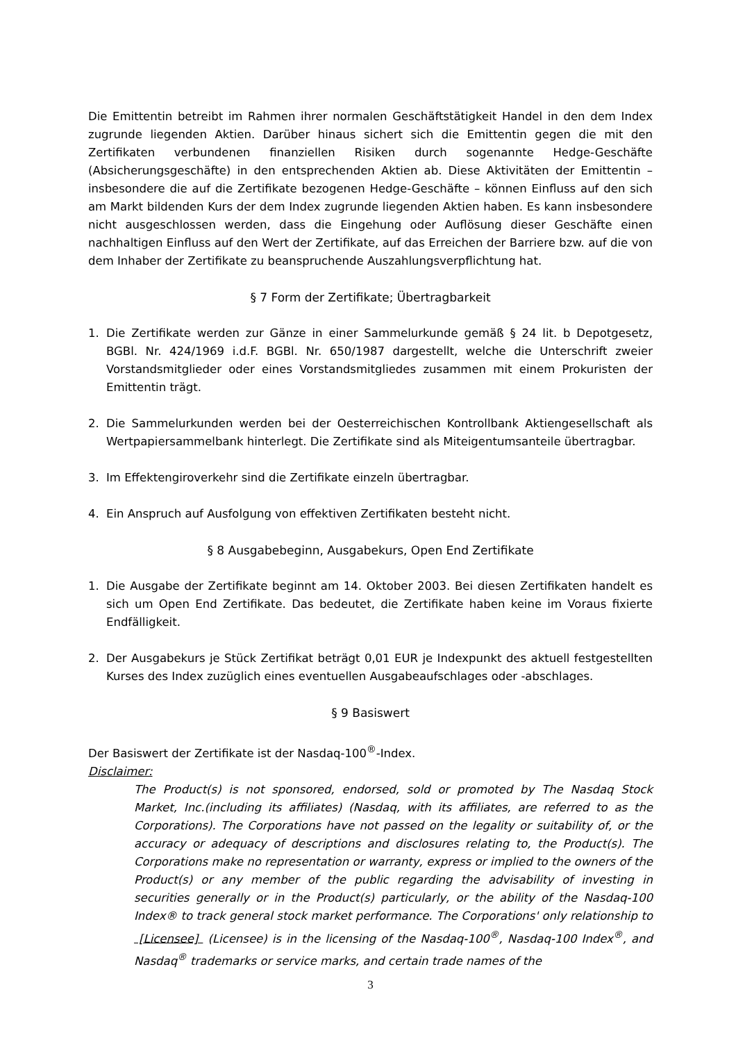Die Emittentin betreibt im Rahmen ihrer normalen Geschäftstätigkeit Handel in den dem Index zugrunde liegenden Aktien. Darüber hinaus sichert sich die Emittentin gegen die mit den Zertifikaten verbundenen finanziellen Risiken durch sogenannte Hedge-Geschäfte (Absicherungsgeschäfte) in den entsprechenden Aktien ab. Diese Aktivitäten der Emittentin – insbesondere die auf die Zertifikate bezogenen Hedge-Geschäfte – können Einfluss auf den sich am Markt bildenden Kurs der dem Index zugrunde liegenden Aktien haben. Es kann insbesondere nicht ausgeschlossen werden, dass die Eingehung oder Auflösung dieser Geschäfte einen nachhaltigen Einfluss auf den Wert der Zertifikate, auf das Erreichen der Barriere bzw. auf die von dem Inhaber der Zertifikate zu beanspruchende Auszahlungsverpflichtung hat.
§ 7 Form der Zertifikate; Übertragbarkeit
1. Die Zertifikate werden zur Gänze in einer Sammelurkunde gemäß § 24 lit. b Depotgesetz, BGBl. Nr. 424/1969 i.d.F. BGBl. Nr. 650/1987 dargestellt, welche die Unterschrift zweier Vorstandsmitglieder oder eines Vorstandsmitgliedes zusammen mit einem Prokuristen der Emittentin trägt.
2. Die Sammelurkunden werden bei der Oesterreichischen Kontrollbank Aktiengesellschaft als Wertpapiersammelbank hinterlegt. Die Zertifikate sind als Miteigentumsanteile übertragbar.
3. Im Effektengiroverkehr sind die Zertifikate einzeln übertragbar.
4. Ein Anspruch auf Ausfolgung von effektiven Zertifikaten besteht nicht.
§ 8 Ausgabebeginn, Ausgabekurs, Open End Zertifikate
1. Die Ausgabe der Zertifikate beginnt am 14. Oktober 2003. Bei diesen Zertifikaten handelt es sich um Open End Zertifikate. Das bedeutet, die Zertifikate haben keine im Voraus fixierte Endfälligkeit.
2. Der Ausgabekurs je Stück Zertifikat beträgt 0,01 EUR je Indexpunkt des aktuell festgestellten Kurses des Index zuzüglich eines eventuellen Ausgabeaufschlages oder -abschlages.
§ 9 Basiswert
Der Basiswert der Zertifikate ist der Nasdaq-100<sup>®</sup>-Index.
Disclaimer:
The Product(s) is not sponsored, endorsed, sold or promoted by The Nasdaq Stock Market, Inc.(including its affiliates) (Nasdaq, with its affiliates, are referred to as the Corporations). The Corporations have not passed on the legality or suitability of, or the accuracy or adequacy of descriptions and disclosures relating to, the Product(s). The Corporations make no representation or warranty, express or implied to the owners of the Product(s) or any member of the public regarding the advisability of investing in securities generally or in the Product(s) particularly, or the ability of the Nasdaq-100 Index® to track general stock market performance. The Corporations' only relationship to [Licensee] (Licensee) is in the licensing of the Nasdaq-100<sup>®</sup>, Nasdaq-100 Index<sup>®</sup>, and Nasdaq<sup>®</sup> trademarks or service marks, and certain trade names of the
3